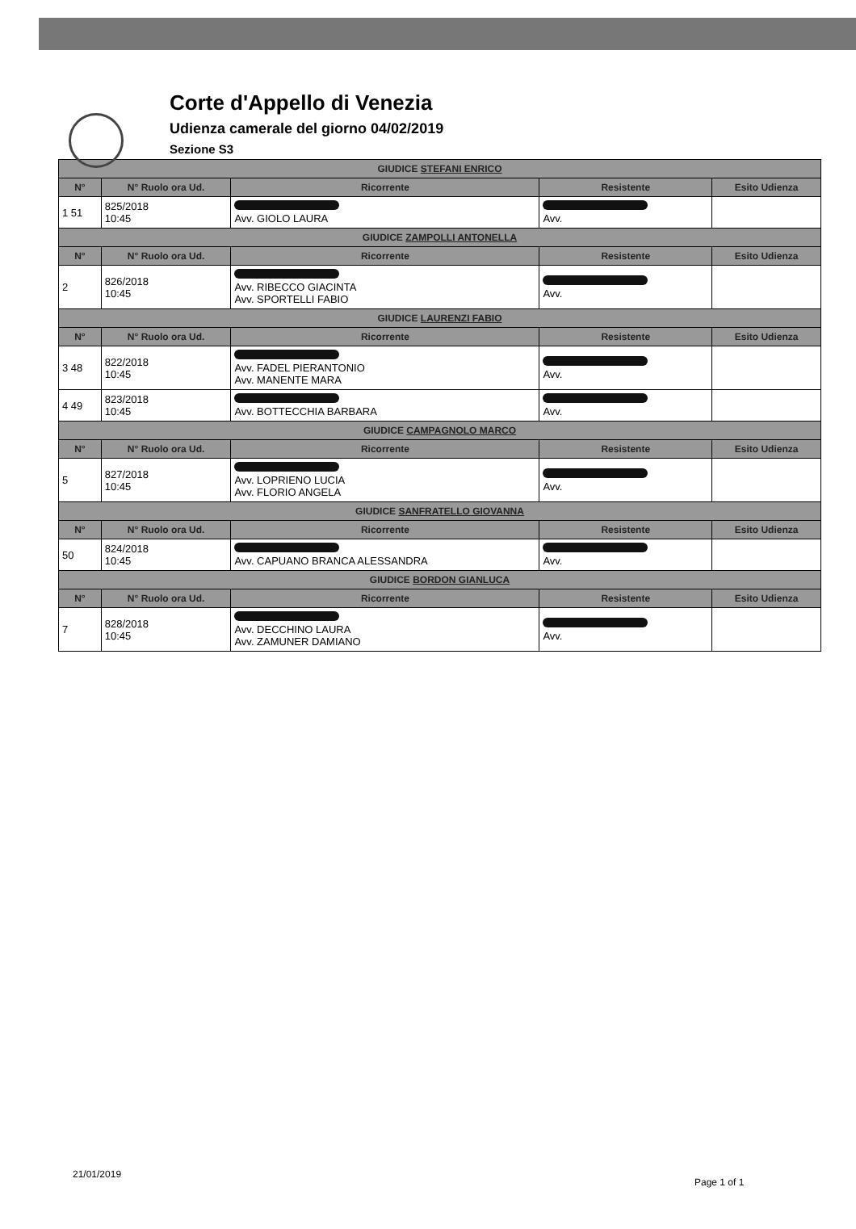Corte d'Appello di Venezia
Udienza camerale del giorno 04/02/2019
Sezione S3
| GIUDICE STEFANI ENRICO | | | | |
| --- | --- | --- | --- | --- |
| N° | N° Ruolo ora Ud. | Ricorrente | Resistente | Esito Udienza |
| 1 51 | 825/2018 10:45 | Avv. GIOLO LAURA | Avv. | |
| GIUDICE ZAMPOLLI ANTONELLA | | | | |
| N° | N° Ruolo ora Ud. | Ricorrente | Resistente | Esito Udienza |
| 2 | 826/2018 10:45 | Avv. RIBECCO GIACINTA Avv. SPORTELLI FABIO | Avv. | |
| GIUDICE LAURENZI FABIO | | | | |
| N° | N° Ruolo ora Ud. | Ricorrente | Resistente | Esito Udienza |
| 3 48 | 822/2018 10:45 | Avv. FADEL PIERANTONIO Avv. MANENTE MARA | Avv. | |
| 4 49 | 823/2018 10:45 | Avv. BOTTECCHIA BARBARA | Avv. | |
| GIUDICE CAMPAGNOLO MARCO | | | | |
| N° | N° Ruolo ora Ud. | Ricorrente | Resistente | Esito Udienza |
| 5 | 827/2018 10:45 | Avv. LOPRIENO LUCIA Avv. FLORIO ANGELA | Avv. | |
| GIUDICE SANFRATELLO GIOVANNA | | | | |
| N° | N° Ruolo ora Ud. | Ricorrente | Resistente | Esito Udienza |
| 50 | 824/2018 10:45 | Avv. CAPUANO BRANCA ALESSANDRA | Avv. | |
| GIUDICE BORDON GIANLUCA | | | | |
| N° | N° Ruolo ora Ud. | Ricorrente | Resistente | Esito Udienza |
| 7 | 828/2018 10:45 | Avv. DECCHINO LAURA Avv. ZAMUNER DAMIANO | Avv. | |
21/01/2019
Page 1 of 1